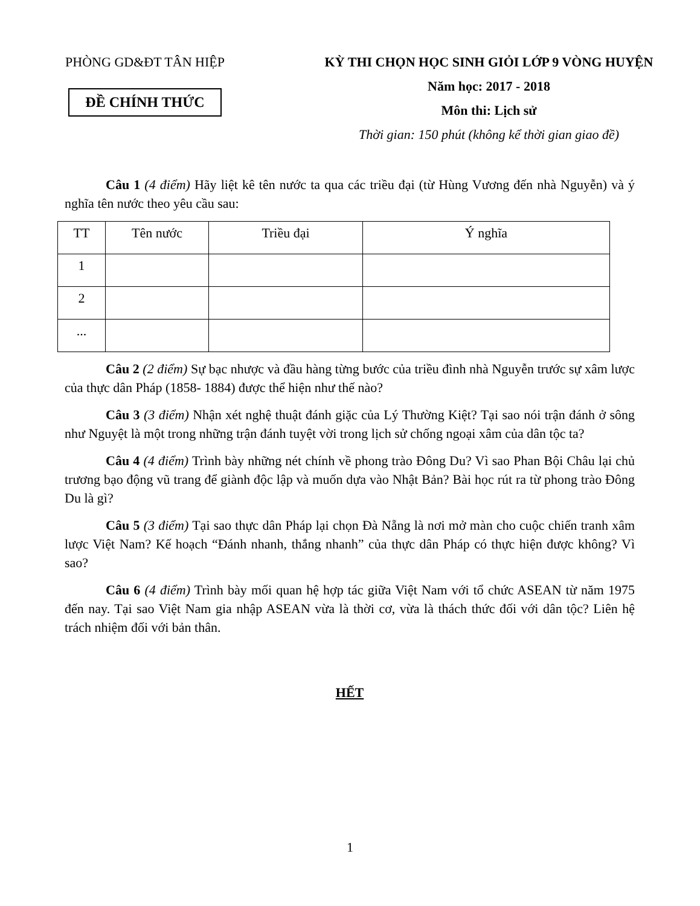PHÒNG GD&ĐT TÂN HIỆP
ĐỀ CHÍNH THỨC
KỲ THI CHỌN HỌC SINH GIỎI LỚP 9 VÒNG HUYỆN
Năm học: 2017 - 2018
Môn thi: Lịch sử
Thời gian: 150 phút (không kể thời gian giao đề)
Câu 1 (4 điểm) Hãy liệt kê tên nước ta qua các triều đại (từ Hùng Vương đến nhà Nguyễn) và ý nghĩa tên nước theo yêu cầu sau:
| TT | Tên nước | Triều đại | Ý nghĩa |
| --- | --- | --- | --- |
| 1 | | | |
| 2 | | | |
| ... | | | |
Câu 2 (2 điểm) Sự bạc nhược và đầu hàng từng bước của triều đình nhà Nguyễn trước sự xâm lược của thực dân Pháp (1858- 1884) được thể hiện như thế nào?
Câu 3 (3 điểm) Nhận xét nghệ thuật đánh giặc của Lý Thường Kiệt? Tại sao nói trận đánh ở sông như Nguyệt là một trong những trận đánh tuyệt vời trong lịch sử chống ngoại xâm của dân tộc ta?
Câu 4 (4 điểm) Trình bày những nét chính về phong trào Đông Du? Vì sao Phan Bội Châu lại chủ trương bạo động vũ trang để giành độc lập và muốn dựa vào Nhật Bản? Bài học rút ra từ phong trào Đông Du là gì?
Câu 5 (3 điểm) Tại sao thực dân Pháp lại chọn Đà Nẵng là nơi mở màn cho cuộc chiến tranh xâm lược Việt Nam? Kế hoạch “Đánh nhanh, thắng nhanh” của thực dân Pháp có thực hiện được không? Vì sao?
Câu 6 (4 điểm) Trình bày mối quan hệ hợp tác giữa Việt Nam với tổ chức ASEAN từ năm 1975 đến nay. Tại sao Việt Nam gia nhập ASEAN vừa là thời cơ, vừa là thách thức đối với dân tộc? Liên hệ trách nhiệm đối với bản thân.
HẾT
1